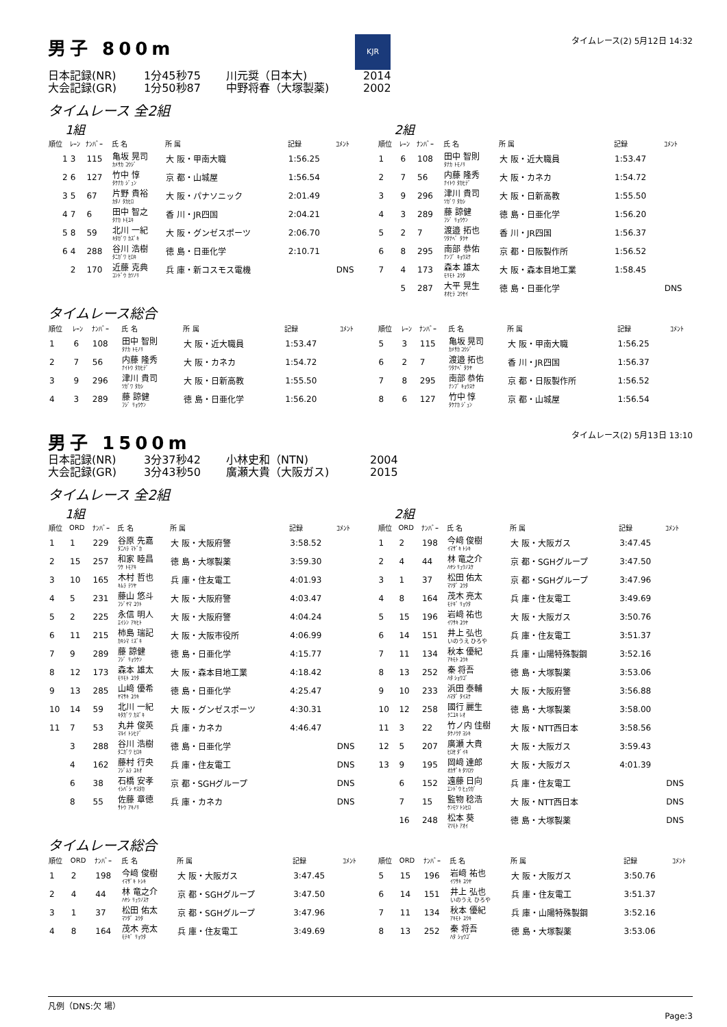男子 800m
KJR
タイムレース(2) 5月12日 14:32
日本記録(NR) 1分45秒75 川元奨（日本大) 2014
大会記録(GR) 1分50秒87 中野将春（大塚製薬) 2002
タイムレース 全2組
1組
| 順位 | ﾚｰﾝ | ﾅﾝﾊﾞｰ | 氏 名 | 所 属 | 記録 | ｺﾒﾝﾄ |
| --- | --- | --- | --- | --- | --- | --- |
| 1 | 3 | 115 | 亀坂 晃司 ｶﾒｻｶ ｺｳｼﾞ | 大 阪・甲南大職 | 1:56.25 | |
| 2 | 6 | 127 | 竹中 惇 ﾀｹﾅｶ ｼﾞｭﾝ | 京 都・山城屋 | 1:56.54 | |
| 3 | 5 | 67 | 片野 貴裕 ｶﾀﾉ ﾀｶﾋﾛ | 大 阪・パナソニック | 2:01.49 | |
| 4 | 7 | 6 | 田中 智之 ﾀﾅｶ ﾄﾓﾕｷ | 香 川・JR四国 | 2:04.21 | |
| 5 | 8 | 59 | 北川 一紀 ｷﾀｶﾞﾜ ｶｽﾞｷ | 大 阪・グンゼスポーツ | 2:06.70 | |
| 6 | 4 | 288 | 谷川 浩樹 ﾀﾆｶﾞﾜ ﾋﾛｷ | 徳 島・日亜化学 | 2:10.71 | |
| | 2 | 170 | 近藤 克典 ｺﾝﾄﾞｳ ｶﾂﾉﾘ | 兵 庫・新コスモス電機 | | DNS |
2組
| 順位 | ﾚｰﾝ | ﾅﾝﾊﾞｰ | 氏 名 | 所 属 | 記録 | ｺﾒﾝﾄ |
| --- | --- | --- | --- | --- | --- | --- |
| 1 | 6 | 108 | 田中 智則 ﾀﾅｶ ﾄﾓﾉﾘ | 大 阪・近大職員 | 1:53.47 | |
| 2 | 7 | 56 | 内藤 隆秀 ﾅｲﾄｳ ﾀｶﾋﾃﾞ | 大 阪・カネカ | 1:54.72 | |
| 3 | 9 | 296 | 津川 貴司 ﾂｶﾞﾜ ﾀｶｼ | 大 阪・日新高教 | 1:55.50 | |
| 4 | 3 | 289 | 藤 諒健 ﾌｼﾞ ﾘｮｳｹﾝ | 徳 島・日亜化学 | 1:56.20 | |
| 5 | 2 | 7 | 渡邉 拓也 ﾜﾀﾅﾍﾞ ﾀｸﾔ | 香 川・JR四国 | 1:56.37 | |
| 6 | 8 | 295 | 南部 恭佑 ﾅﾝﾌﾞ ｷｮｳｽｹ | 京 都・日阪製作所 | 1:56.52 | |
| 7 | 4 | 173 | 森本 雄太 ﾓﾘﾓﾄ ﾕｳﾀ | 大 阪・森本目地工業 | 1:58.45 | |
| | 5 | 287 | 大平 晃生 ｵｵﾋﾗ ｺｳｾｲ | 徳 島・日亜化学 | | DNS |
タイムレース総合
| 順位 | ﾚｰﾝ | ﾅﾝﾊﾞｰ | 氏 名 | 所 属 | 記録 | ｺﾒﾝﾄ |
| --- | --- | --- | --- | --- | --- | --- |
| 1 | 6 | 108 | 田中 智則 ﾀﾅｶ ﾄﾓﾉﾘ | 大 阪・近大職員 | 1:53.47 | |
| 2 | 7 | 56 | 内藤 隆秀 ﾅｲﾄｳ ﾀｶﾋﾃﾞ | 大 阪・カネカ | 1:54.72 | |
| 3 | 9 | 296 | 津川 貴司 ﾂｶﾞﾜ ﾀｶｼ | 大 阪・日新高教 | 1:55.50 | |
| 4 | 3 | 289 | 藤 諒健 ﾌｼﾞ ﾘｮｳｹﾝ | 徳 島・日亜化学 | 1:56.20 | |
| 順位 | ﾚｰﾝ | ﾅﾝﾊﾞｰ | 氏 名 | 所 属 | 記録 | ｺﾒﾝﾄ |
| --- | --- | --- | --- | --- | --- | --- |
| 5 | 3 | 115 | 亀坂 晃司 ｶﾒｻｶ ｺｳｼﾞ | 大 阪・甲南大職 | 1:56.25 | |
| 6 | 2 | 7 | 渡邉 拓也 ﾜﾀﾅﾍﾞ ﾀｸﾔ | 香 川・JR四国 | 1:56.37 | |
| 7 | 8 | 295 | 南部 恭佑 ﾅﾝﾌﾞ ｷｮｳｽｹ | 京 都・日阪製作所 | 1:56.52 | |
| 8 | 6 | 127 | 竹中 惇 ﾀｹﾅｶ ｼﾞｭﾝ | 京 都・山城屋 | 1:56.54 | |
男子 1500m
タイムレース(2) 5月13日 13:10
日本記録(NR) 3分37秒42 小林史和（NTN) 2004
大会記録(GR) 3分43秒50 廣瀬大貴（大阪ガス) 2015
タイムレース 全2組
1組
| 順位 | ORD | ﾅﾝﾊﾞｰ | 氏 名 | 所 属 | 記録 | ｺﾒﾝﾄ |
| --- | --- | --- | --- | --- | --- | --- |
| 1 | 1 | 229 | 谷原 先嘉 ﾀﾆﾊﾗ ﾏﾄﾞｶ | 大 阪・大阪府警 | 3:58.52 | |
| 2 | 15 | 257 | 和家 睦昌 ﾜｹ ﾄﾓｱｷ | 徳 島・大塚製薬 | 3:59.30 | |
| 3 | 10 | 165 | 木村 哲也 ｷﾑﾗ ﾃﾂﾔ | 兵 庫・住友電工 | 4:01.93 | |
| 4 | 5 | 231 | 藤山 悠斗 ﾌｼﾞﾔﾏ ﾕｳﾄ | 大 阪・大阪府警 | 4:03.47 | |
| 5 | 2 | 225 | 永信 明人 ｴｲｼﾝ ｱｷﾋﾄ | 大 阪・大阪府警 | 4:04.24 | |
| 6 | 11 | 215 | 柿島 瑞記 ｶｷｼﾏ ﾐｽﾞｷ | 大 阪・大阪市役所 | 4:06.99 | |
| 7 | 9 | 289 | 藤 諒健 ﾌｼﾞ ﾘｮｳｹﾝ | 徳 島・日亜化学 | 4:15.77 | |
| 8 | 12 | 173 | 森本 雄太 ﾓﾘﾓﾄ ﾕｳﾀ | 大 阪・森本目地工業 | 4:18.42 | |
| 9 | 13 | 285 | 山﨑 優希 ﾔﾏｻｷ ﾕｳｷ | 徳 島・日亜化学 | 4:25.47 | |
| 10 | 14 | 59 | 北川 一紀 ｷﾀｶﾞﾜ ｶｽﾞｷ | 大 阪・グンゼスポーツ | 4:30.31 | |
| 11 | 7 | 53 | 丸井 俊英 ﾏﾙｲ ﾄｼﾋﾃﾞ | 兵 庫・カネカ | 4:46.47 | |
| | 3 | 288 | 谷川 浩樹 ﾀﾆｶﾞﾜ ﾋﾛｷ | 徳 島・日亜化学 | | DNS |
| | 4 | 162 | 藤村 行央 ﾌｼﾞﾑﾗ ﾕｷｵ | 兵 庫・住友電工 | | DNS |
| | 6 | 38 | 石橋 安孝 ｲｼﾊﾞｼ ﾔｽﾀｶ | 京 都・SGHグループ | | DNS |
| | 8 | 55 | 佐藤 章徳 ｻﾄｳ ｱｷﾉﾘ | 兵 庫・カネカ | | DNS |
2組
| 順位 | ORD | ﾅﾝﾊﾞｰ | 氏 名 | 所 属 | 記録 | ｺﾒﾝﾄ |
| --- | --- | --- | --- | --- | --- | --- |
| 1 | 2 | 198 | 今﨑 俊樹 ｲﾏｻﾞｷ ﾄｼｷ | 大 阪・大阪ガス | 3:47.45 | |
| 2 | 4 | 44 | 林 竜之介 ﾊﾔｼ ﾘｭｳﾉｽｹ | 京 都・SGHグループ | 3:47.50 | |
| 3 | 1 | 37 | 松田 佑太 ﾏﾂﾀﾞ ﾕｳﾀ | 京 都・SGHグループ | 3:47.96 | |
| 4 | 8 | 164 | 茂木 亮太 ﾓﾃｷﾞ ﾘｮｳﾀ | 兵 庫・住友電工 | 3:49.69 | |
| 5 | 15 | 196 | 岩﨑 祐也 ｲﾜｻｷ ﾕｳﾔ | 大 阪・大阪ガス | 3:50.76 | |
| 6 | 14 | 151 | 井上 弘也 いのうえ ひろや | 兵 庫・住友電工 | 3:51.37 | |
| 7 | 11 | 134 | 秋本 優紀 ｱｷﾓﾄ ﾕｳｷ | 兵 庫・山陽特殊製鋼 | 3:52.16 | |
| 8 | 13 | 252 | 秦 将吾 ﾊﾀ ｼｮｳｺﾞ | 徳 島・大塚製薬 | 3:53.06 | |
| 9 | 10 | 233 | 浜田 泰輔 ﾊﾏﾀﾞ ﾀｲｽｹ | 大 阪・大阪府警 | 3:56.88 | |
| 10 | 12 | 258 | 國行 麗生 ｸﾆﾕｷ ﾚｵ | 徳 島・大塚製薬 | 3:58.00 | |
| 11 | 3 | 22 | 竹ノ内 佳樹 ﾀｹﾉｳﾁ ﾖｼｷ | 大 阪・NTT西日本 | 3:58.56 | |
| 12 | 5 | 207 | 廣瀬 大貴 ﾋﾛｾ ﾀﾞｲｷ | 大 阪・大阪ガス | 3:59.43 | |
| 13 | 9 | 195 | 岡﨑 達郎 ｵｶｻﾞｷ ﾀﾂﾛｳ | 大 阪・大阪ガス | 4:01.39 | |
| | 6 | 152 | 遠藤 日向 ｴﾝﾄﾞｳ ﾋｭｳｶﾞ | 兵 庫・住友電工 | | DNS |
| | 7 | 15 | 監物 稔浩 ｹﾝﾓﾂ ﾄｼﾋﾛ | 大 阪・NTT西日本 | | DNS |
| | 16 | 248 | 松本 葵 ﾏﾂﾓﾄ ｱｵｲ | 徳 島・大塚製薬 | | DNS |
タイムレース総合
| 順位 | ORD | ﾅﾝﾊﾞｰ | 氏 名 | 所 属 | 記録 | ｺﾒﾝﾄ |
| --- | --- | --- | --- | --- | --- | --- |
| 1 | 2 | 198 | 今﨑 俊樹 ｲﾏｻﾞｷ ﾄｼｷ | 大 阪・大阪ガス | 3:47.45 | |
| 2 | 4 | 44 | 林 竜之介 ﾊﾔｼ ﾘｭｳﾉｽｹ | 京 都・SGHグループ | 3:47.50 | |
| 3 | 1 | 37 | 松田 佑太 ﾏﾂﾀﾞ ﾕｳﾀ | 京 都・SGHグループ | 3:47.96 | |
| 4 | 8 | 164 | 茂木 亮太 ﾓﾃｷﾞ ﾘｮｳﾀ | 兵 庫・住友電工 | 3:49.69 | |
| 順位 | ORD | ﾅﾝﾊﾞｰ | 氏 名 | 所 属 | 記録 | ｺﾒﾝﾄ |
| --- | --- | --- | --- | --- | --- | --- |
| 5 | 15 | 196 | 岩﨑 祐也 ｲﾜｻｷ ﾕｳﾔ | 大 阪・大阪ガス | 3:50.76 | |
| 6 | 14 | 151 | 井上 弘也 いのうえ ひろや | 兵 庫・住友電工 | 3:51.37 | |
| 7 | 11 | 134 | 秋本 優紀 ｱｷﾓﾄ ﾕｳｷ | 兵 庫・山陽特殊製鋼 | 3:52.16 | |
| 8 | 13 | 252 | 秦 将吾 ﾊﾀ ｼｮｳｺﾞ | 徳 島・大塚製薬 | 3:53.06 | |
凡例（DNS:欠 場）
Page:3